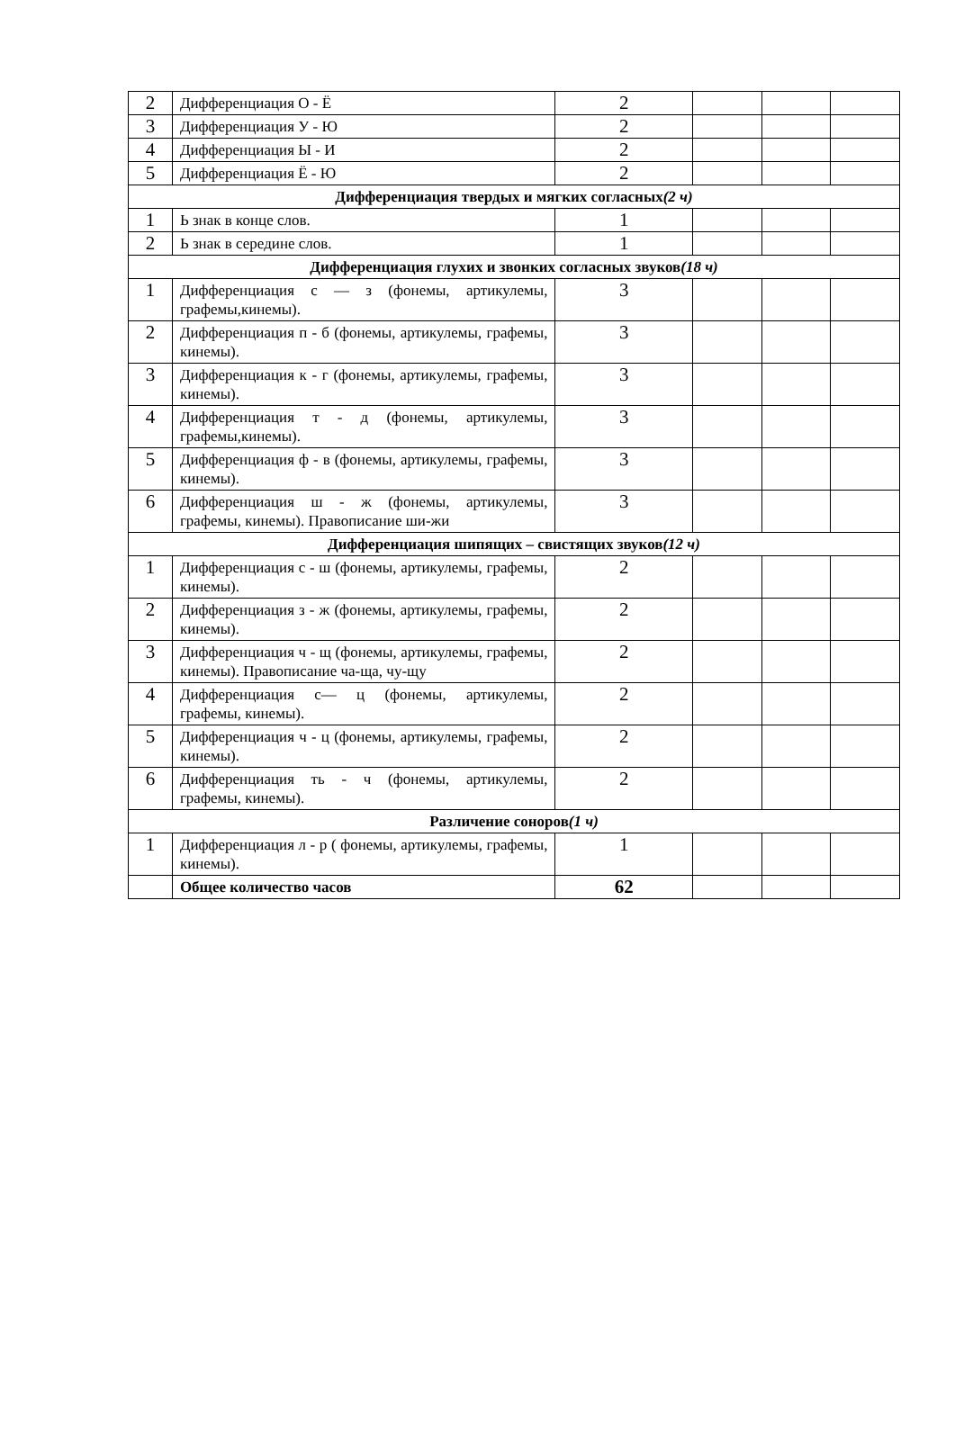| 2 | Дифференциация О - Ё | 2 | | | |
| 3 | Дифференциация У - Ю | 2 | | | |
| 4 | Дифференциация Ы - И | 2 | | | |
| 5 | Дифференциация Ё - Ю | 2 | | | |
| Дифференциация твердых и мягких согласных (2 ч) | | | | | |
| 1 | Ь знак в конце слов. | 1 | | | |
| 2 | Ь знак в середине слов. | 1 | | | |
| Дифференциация глухих и звонких согласных звуков (18 ч) | | | | | |
| 1 | Дифференциация с — з (фонемы, артикулемы, графемы,кинемы). | 3 | | | |
| 2 | Дифференциация п - б (фонемы, артикулемы, графемы, кинемы). | 3 | | | |
| 3 | Дифференциация к - г (фонемы, артикулемы, графемы, кинемы). | 3 | | | |
| 4 | Дифференциация т - д (фонемы, артикулемы, графемы,кинемы). | 3 | | | |
| 5 | Дифференциация ф - в (фонемы, артикулемы, графемы, кинемы). | 3 | | | |
| 6 | Дифференциация ш - ж (фонемы, артикулемы, графемы, кинемы). Правописание ши-жи | 3 | | | |
| Дифференциация шипящих – свистящих звуков (12 ч) | | | | | |
| 1 | Дифференциация с - ш (фонемы, артикулемы, графемы, кинемы). | 2 | | | |
| 2 | Дифференциация з - ж (фонемы, артикулемы, графемы, кинемы). | 2 | | | |
| 3 | Дифференциация ч - щ (фонемы, артикулемы, графемы, кинемы). Правописание ча-ща, чу-щу | 2 | | | |
| 4 | Дифференциация с— ц (фонемы, артикулемы, графемы, кинемы). | 2 | | | |
| 5 | Дифференциация ч - ц (фонемы, артикулемы, графемы, кинемы). | 2 | | | |
| 6 | Дифференциация ть - ч (фонемы, артикулемы, графемы, кинемы). | 2 | | | |
| Различение соноров (1 ч) | | | | | |
| 1 | Дифференциация л - р ( фонемы, артикулемы, графемы, кинемы). | 1 | | | |
| | Общее количество часов | 62 | | | |